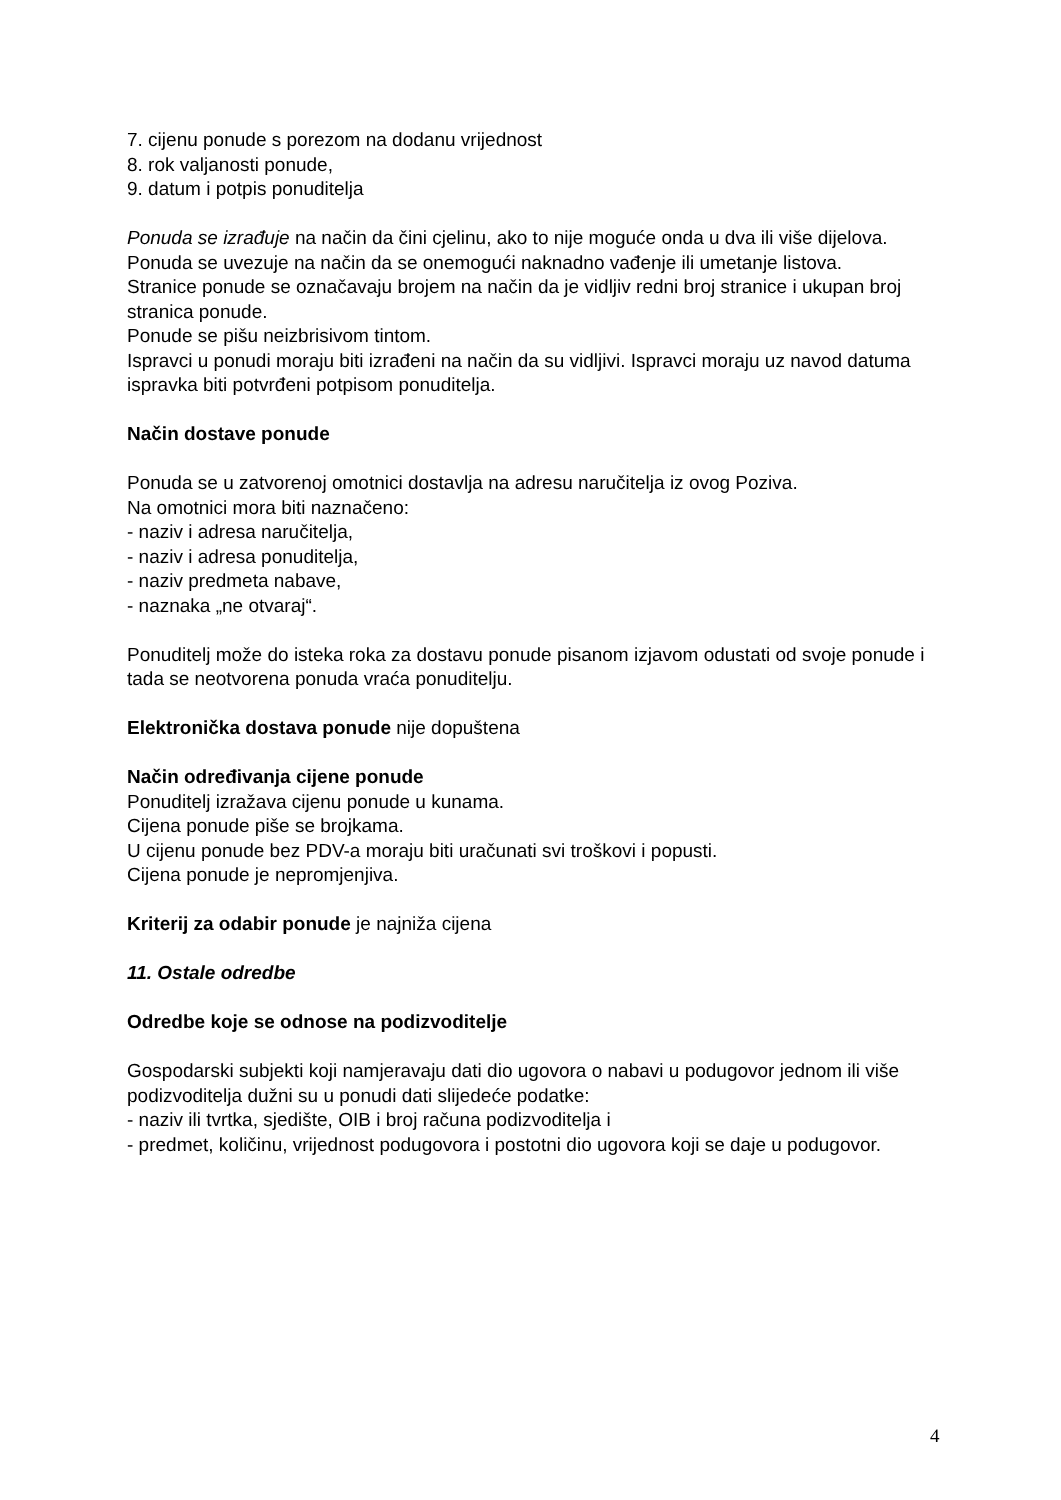7. cijenu ponude s porezom na dodanu vrijednost
8. rok valjanosti ponude,
9. datum i potpis ponuditelja
Ponuda se izrađuje na način da čini cjelinu, ako to nije moguće onda u dva ili više dijelova.
Ponuda se uvezuje na način da se onemogući naknadno vađenje ili umetanje listova.
Stranice ponude se označavaju brojem na način da je vidljiv redni broj stranice i ukupan broj stranica ponude.
Ponude se pišu neizbrisivom tintom.
Ispravci u ponudi moraju biti izrađeni na način da su vidljivi. Ispravci moraju uz navod datuma ispravka biti potvrđeni potpisom ponuditelja.
Način dostave ponude
Ponuda se u zatvorenoj omotnici dostavlja na adresu naručitelja iz ovog Poziva.
Na omotnici mora biti naznačeno:
- naziv i adresa naručitelja,
- naziv i adresa ponuditelja,
- naziv predmeta nabave,
- naznaka „ne otvaraj“.
Ponuditelj može do isteka roka za dostavu ponude pisanom izjavom odustati od svoje ponude i tada se neotvorena ponuda vraća ponuditelju.
Elektronička dostava ponude nije dopuštena
Način određivanja cijene ponude
Ponuditelj izražava cijenu ponude u kunama.
Cijena ponude piše se brojkama.
U cijenu ponude bez PDV-a moraju biti uračunati svi troškovi i popusti.
Cijena ponude je nepromjenjiva.
Kriterij za odabir ponude je najniža cijena
11. Ostale odredbe
Odredbe koje se odnose na podizvoditelje
Gospodarski subjekti koji namjeravaju dati dio ugovora o nabavi u podugovor jednom ili više podizvoditelja dužni su u ponudi dati slijedeće podatke:
- naziv ili tvrtka, sjedište, OIB i broj računa podizvoditelja i
- predmet, količinu, vrijednost podugovora i postotni dio ugovora koji se daje u podugovor.
4